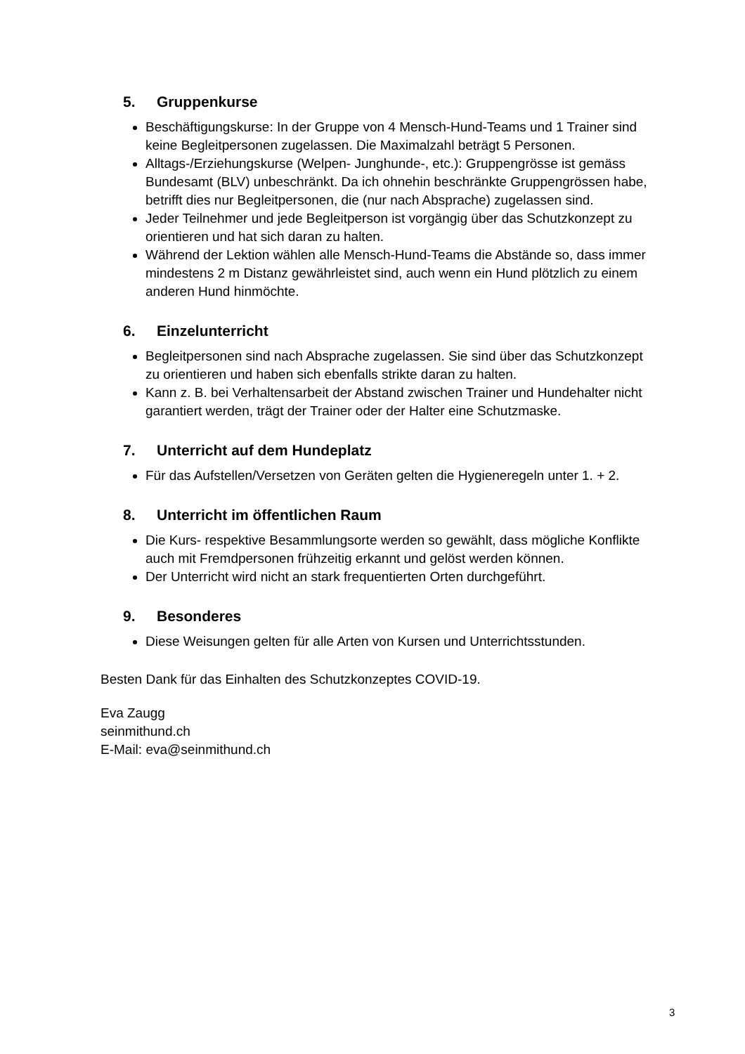5. Gruppenkurse
Beschäftigungskurse: In der Gruppe von 4 Mensch-Hund-Teams und 1 Trainer sind keine Begleitpersonen zugelassen. Die Maximalzahl beträgt 5 Personen.
Alltags-/Erziehungskurse (Welpen- Junghunde-, etc.): Gruppengrösse ist gemäss Bundesamt (BLV) unbeschränkt. Da ich ohnehin beschränkte Gruppengrössen habe, betrifft dies nur Begleitpersonen, die (nur nach Absprache) zugelassen sind.
Jeder Teilnehmer und jede Begleitperson ist vorgängig über das Schutzkonzept zu orientieren und hat sich daran zu halten.
Während der Lektion wählen alle Mensch-Hund-Teams die Abstände so, dass immer mindestens 2 m Distanz gewährleistet sind, auch wenn ein Hund plötzlich zu einem anderen Hund hinmöchte.
6. Einzelunterricht
Begleitpersonen sind nach Absprache zugelassen. Sie sind über das Schutzkonzept zu orientieren und haben sich ebenfalls strikte daran zu halten.
Kann z. B. bei Verhaltensarbeit der Abstand zwischen Trainer und Hundehalter nicht garantiert werden, trägt der Trainer oder der Halter eine Schutzmaske.
7. Unterricht auf dem Hundeplatz
Für das Aufstellen/Versetzen von Geräten gelten die Hygieneregeln unter 1. + 2.
8. Unterricht im öffentlichen Raum
Die Kurs- respektive Besammlungsorte werden so gewählt, dass mögliche Konflikte auch mit Fremdpersonen frühzeitig erkannt und gelöst werden können.
Der Unterricht wird nicht an stark frequentierten Orten durchgeführt.
9. Besonderes
Diese Weisungen gelten für alle Arten von Kursen und Unterrichtsstunden.
Besten Dank für das Einhalten des Schutzkonzeptes COVID-19.
Eva Zaugg
seinmithund.ch
E-Mail: eva@seinmithund.ch
3